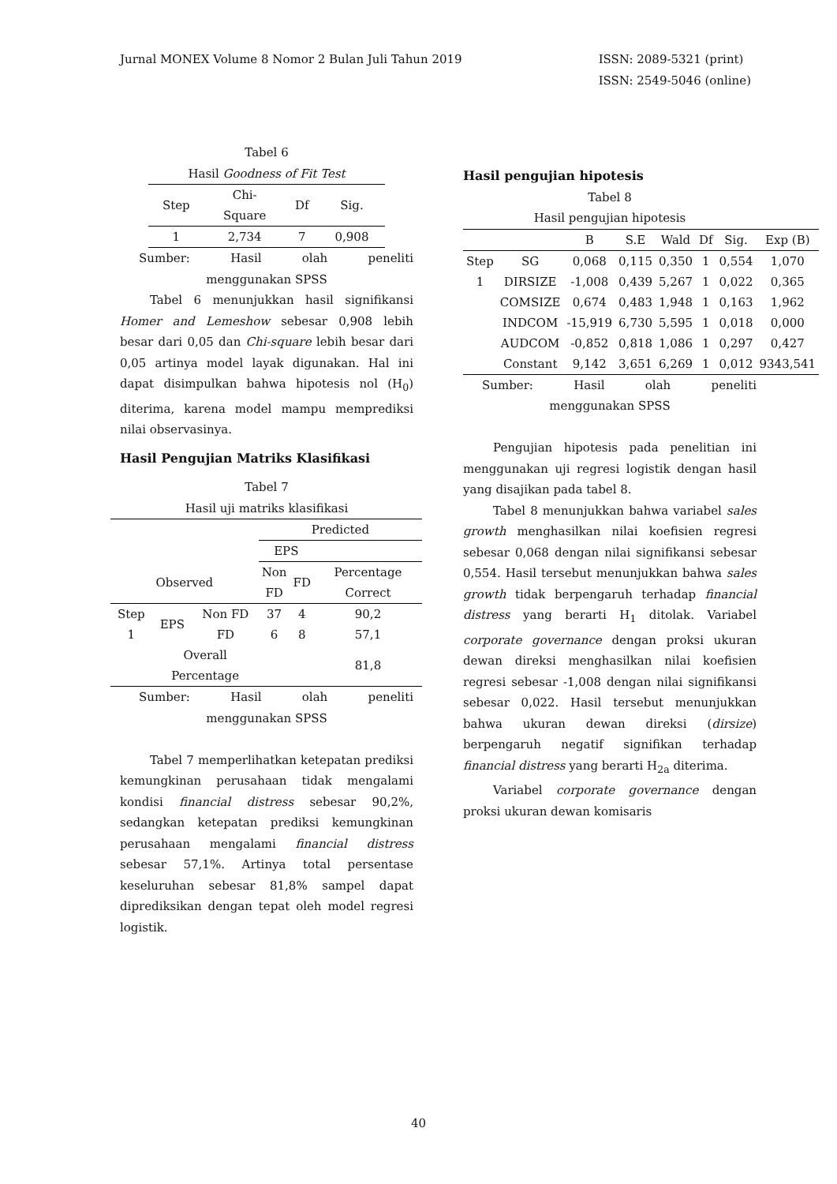Jurnal MONEX Volume 8 Nomor 2 Bulan Juli Tahun 2019
ISSN: 2089-5321 (print)
ISSN: 2549-5046 (online)
Tabel 6
Hasil Goodness of Fit Test
| Step | Chi- Square | Df | Sig. |
| --- | --- | --- | --- |
| 1 | 2,734 | 7 | 0,908 |
Sumber: Hasil olah peneliti
menggunakan SPSS
Tabel 6 menunjukkan hasil signifikansi Homer and Lemeshow sebesar 0,908 lebih besar dari 0,05 dan Chi-square lebih besar dari 0,05 artinya model layak digunakan. Hal ini dapat disimpulkan bahwa hipotesis nol (H<sub>0</sub>) diterima, karena model mampu memprediksi nilai observasinya.
Hasil Pengujian Matriks Klasifikasi
Tabel 7
Hasil uji matriks klasifikasi
| | | | Predicted | | |
| | | | EPS | | |
| Observed | | | Non FD | FD | Percentage Correct |
| Step 1 | EPS | Non FD | 37 | 4 | 90,2 |
| | | FD | 6 | 8 | 57,1 |
| | Overall Percentage | | | | 81,8 |
Sumber: Hasil olah peneliti
menggunakan SPSS
Tabel 7 memperlihatkan ketepatan prediksi kemungkinan perusahaan tidak mengalami kondisi financial distress sebesar 90,2%, sedangkan ketepatan prediksi kemungkinan perusahaan mengalami financial distress sebesar 57,1%. Artinya total persentase keseluruhan sebesar 81,8% sampel dapat diprediksikan dengan tepat oleh model regresi logistik.
Hasil pengujian hipotesis
Tabel 8
Hasil pengujian hipotesis
| | | B | S.E | Wald | Df | Sig. | Exp (B) |
| Step 1 | SG | 0,068 | 0,115 | 0,350 | 1 | 0,554 | 1,070 |
| | DIRSIZE | -1,008 | 0,439 | 5,267 | 1 | 0,022 | 0,365 |
| | COMSIZE | 0,674 | 0,483 | 1,948 | 1 | 0,163 | 1,962 |
| | INDCOM | -15,919 | 6,730 | 5,595 | 1 | 0,018 | 0,000 |
| | AUDCOM | -0,852 | 0,818 | 1,086 | 1 | 0,297 | 0,427 |
| | Constant | 9,142 | 3,651 | 6,269 | 1 | 0,012 | 9343,541 |
Sumber: Hasil olah peneliti
menggunakan SPSS
Pengujian hipotesis pada penelitian ini menggunakan uji regresi logistik dengan hasil yang disajikan pada tabel 8.
Tabel 8 menunjukkan bahwa variabel sales growth menghasilkan nilai koefisien regresi sebesar 0,068 dengan nilai signifikansi sebesar 0,554. Hasil tersebut menunjukkan bahwa sales growth tidak berpengaruh terhadap financial distress yang berarti H<sub>1</sub> ditolak. Variabel corporate governance dengan proksi ukuran dewan direksi menghasilkan nilai koefisien regresi sebesar -1,008 dengan nilai signifikansi sebesar 0,022. Hasil tersebut menunjukkan bahwa ukuran dewan direksi (dirsize) berpengaruh negatif signifikan terhadap financial distress yang berarti H<sub>2a</sub> diterima.
Variabel corporate governance dengan proksi ukuran dewan komisaris
40